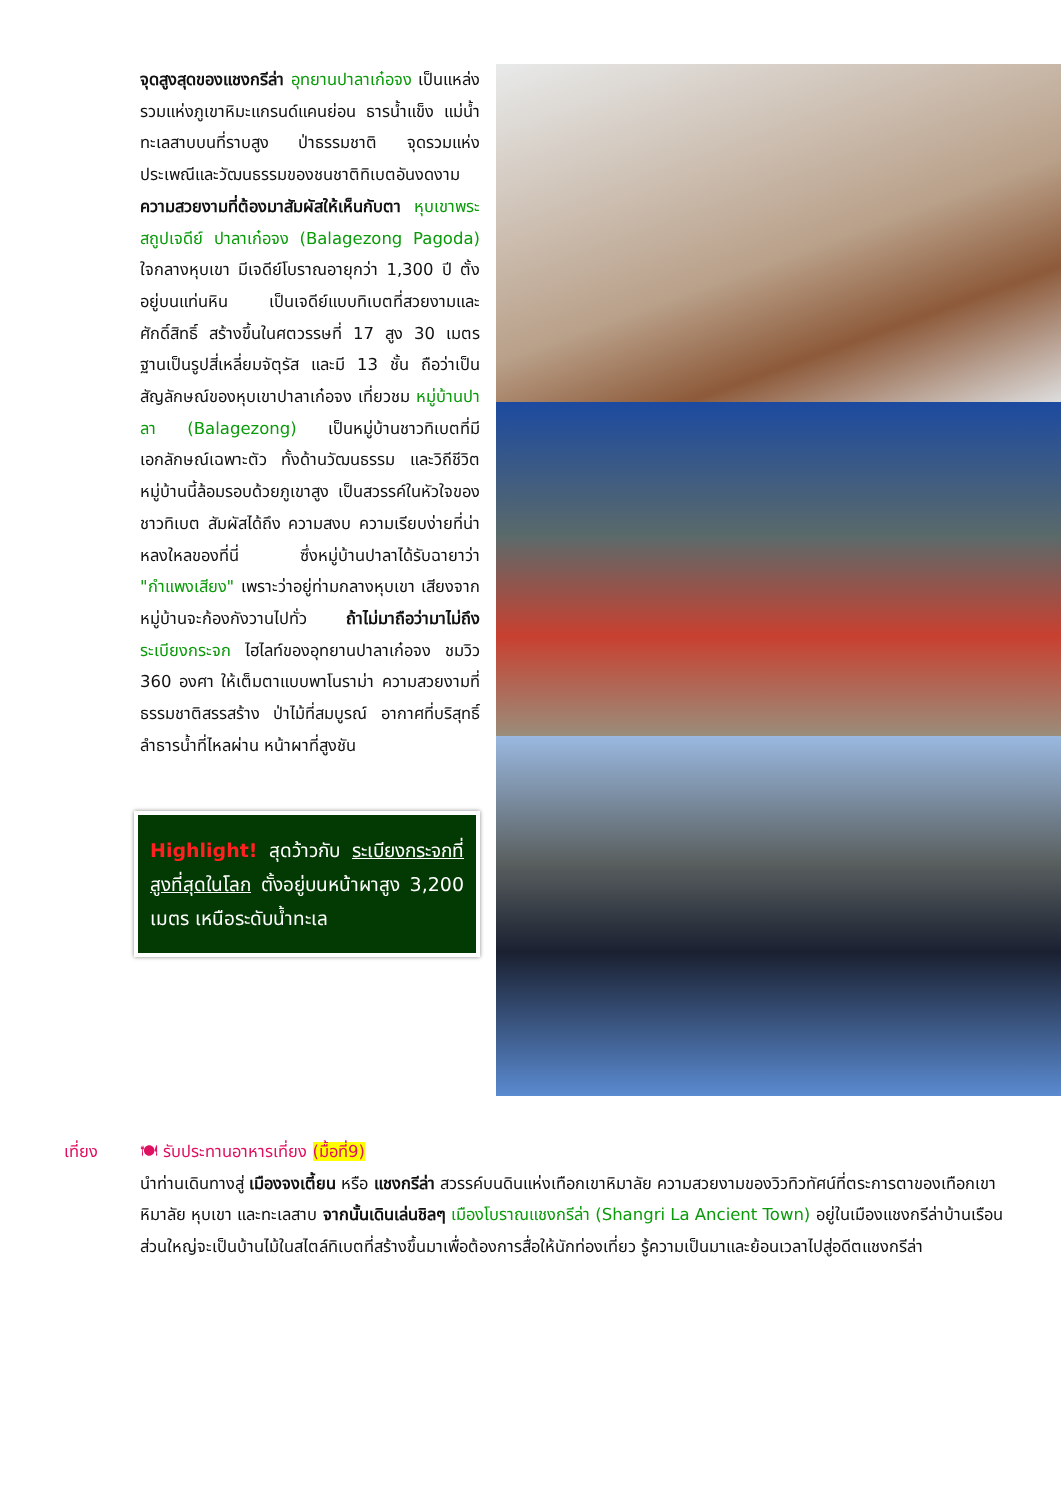จุดสูงสุดของแชงกรีล่า อุทยานปาลาเก๋อจง เป็นแหล่งรวมแห่งภูเขาหิมะแกรนด์แคนย่อน ธารน้ำแข็ง แม่น้ำ ทะเลสาบบนที่ราบสูง ป่าธรรมชาติ จุดรวมแห่งประเพณีและวัฒนธรรมของชนชาติทิเบตอันงดงาม ความสวยงามที่ต้องมาสัมผัสให้เห็นกับตา หุบเขาพระสถูปเจดีย์ ปาลาเก๋อจง (Balagezong Pagoda) ใจกลางหุบเขา มีเจดีย์โบราณอายุกว่า 1,300 ปี ตั้งอยู่บนแท่นหิน เป็นเจดีย์แบบทิเบตที่สวยงามและศักดิ์สิทธิ์ สร้างขึ้นในศตวรรษที่ 17 สูง 30 เมตร ฐานเป็นรูปสี่เหลี่ยมจัตุรัส และมี 13 ชั้น ถือว่าเป็นสัญลักษณ์ของหุบเขาปาลาเก๋อจง เที่ยวชม หมู่บ้านปาลา (Balagezong) เป็นหมู่บ้านชาวทิเบตที่มีเอกลักษณ์เฉพาะตัว ทั้งด้านวัฒนธรรม และวิถีชีวิต หมู่บ้านนี้ล้อมรอบด้วยภูเขาสูง เป็นสวรรค์ในหัวใจของชาวทิเบต สัมผัสได้ถึง ความสงบ ความเรียบง่ายที่น่าหลงใหลของที่นี่ ซึ่งหมู่บ้านปาลาได้รับฉายาว่า "กำแพงเสียง" เพราะว่าอยู่ท่ามกลางหุบเขา เสียงจากหมู่บ้านจะก้องกังวานไปทั่ว ถ้าไม่มาถือว่ามาไม่ถึง ระเบียงกระจก ไฮไลท์ของอุทยานปาลาเก๋อจง ชมวิว 360 องศา ให้เต็มตาแบบพาโนราม่า ความสวยงามที่ธรรมชาติสรรสร้าง ป่าไม้ที่สมบูรณ์ อากาศที่บริสุทธิ์ ลำธารน้ำที่ไหลผ่าน หน้าผาที่สูงชัน
Highlight! สุดว้าวกับ ระเบียงกระจกที่สูงที่สุดในโลก ตั้งอยู่บนหน้าผาสูง 3,200 เมตร เหนือระดับน้ำทะเล
เที่ยง 🍽 รับประทานอาหารเที่ยง (มื้อที่9)
นำท่านเดินทางสู่ เมืองจงเตี้ยน หรือ แชงกรีล่า สวรรค์บนดินแห่งเทือกเขาหิมาลัย ความสวยงามของวิวทิวทัศน์ที่ตระการตาของเทือกเขาหิมาลัย หุบเขา และทะเลสาบ จากนั้นเดินเล่นชิลๆ เมืองโบราณแชงกรีล่า (Shangri La Ancient Town) อยู่ในเมืองแชงกรีล่าบ้านเรือนส่วนใหญ่จะเป็นบ้านไม้ในสไตล์ทิเบตที่สร้างขึ้นมาเพื่อต้องการสื่อให้นักท่องเที่ยว รู้ความเป็นมาและย้อนเวลาไปสู่อดีตแชงกรีล่า